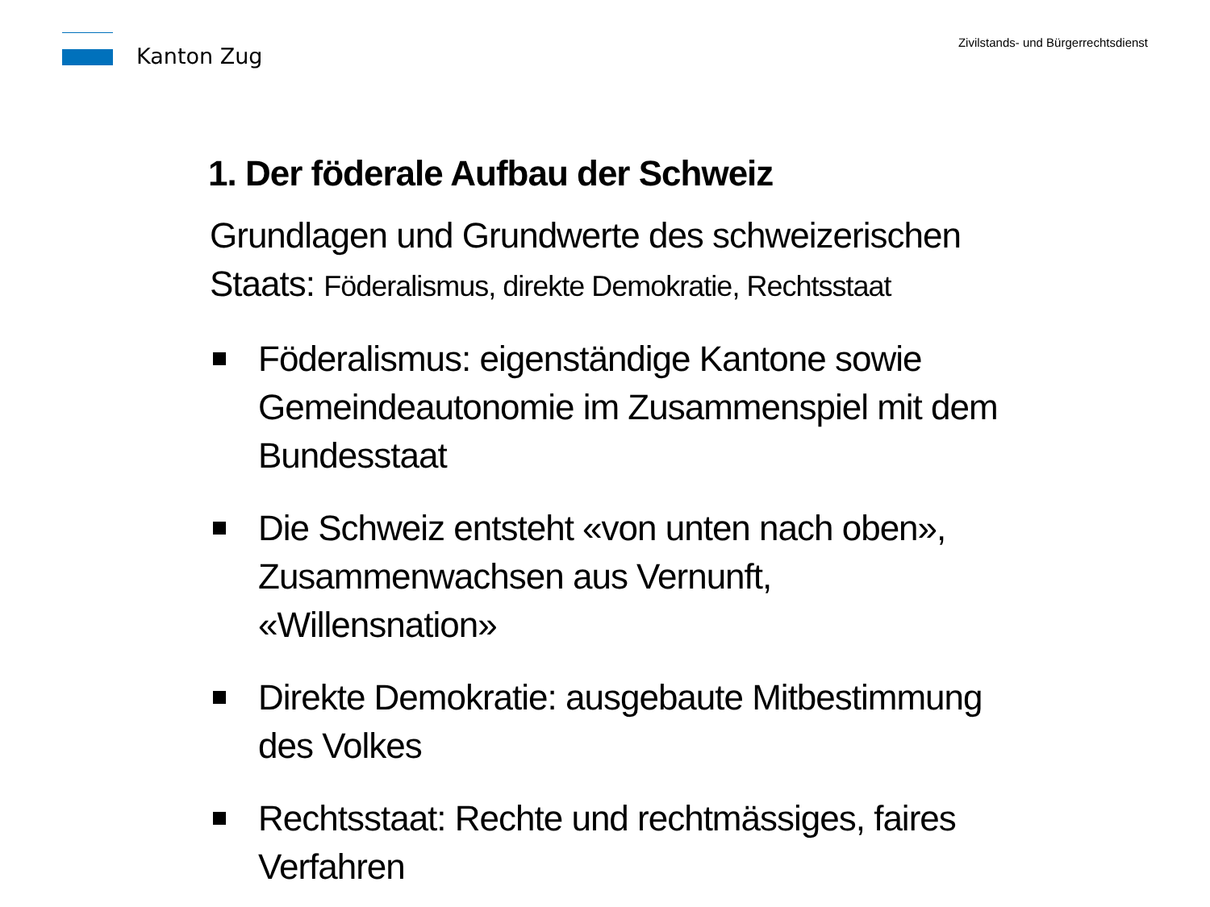Kanton Zug
Zivilstands- und Bürgerrechtsdienst
1. Der föderale Aufbau der Schweiz
Grundlagen und Grundwerte des schweizerischen Staats: Föderalismus, direkte Demokratie, Rechtsstaat
Föderalismus: eigenständige Kantone sowie Gemeindeautonomie im Zusammenspiel mit dem Bundesstaat
Die Schweiz entsteht «von unten nach oben», Zusammenwachsen aus Vernunft, «Willensnation»
Direkte Demokratie: ausgebaute Mitbestimmung des Volkes
Rechtsstaat: Rechte und rechtmässiges, faires Verfahren